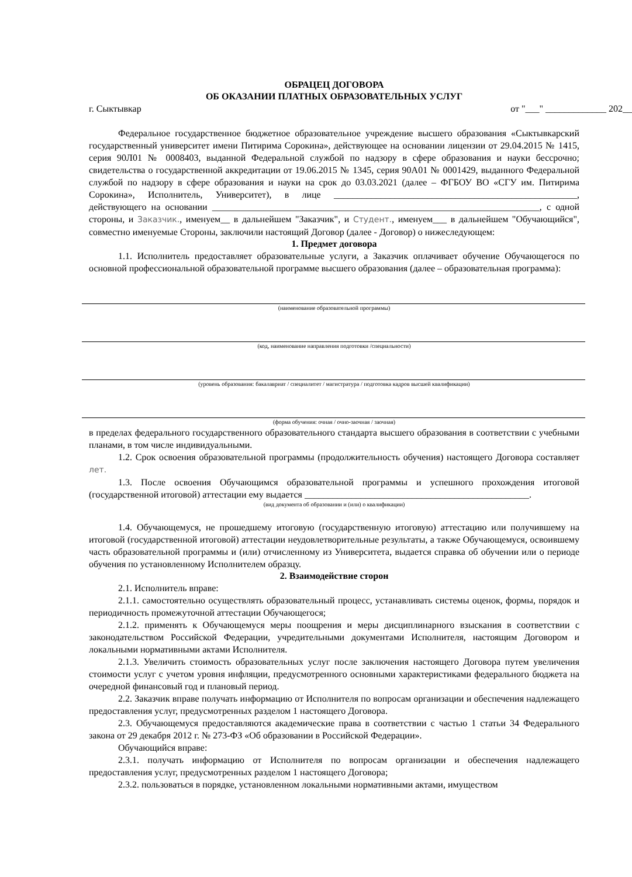ОБРАЦЕЦ ДОГОВОРА
ОБ ОКАЗАНИИ ПЛАТНЫХ ОБРАЗОВАТЕЛЬНЫХ УСЛУГ
г. Сыктывкар от "___" _____________ 202__
Федеральное государственное бюджетное образовательное учреждение высшего образования «Сыктывкарский государственный университет имени Питирима Сорокина», действующее на основании лицензии от 29.04.2015 № 1415, серия 90Л01 № 0008403, выданной Федеральной службой по надзору в сфере образования и науки бессрочно; свидетельства о государственной аккредитации от 19.06.2015 № 1345, серия 90А01 № 0001429, выданного Федеральной службой по надзору в сфере образования и науки на срок до 03.03.2021 (далее – ФГБОУ ВО «СГУ им. Питирима Сорокина», Исполнитель, Университет), в лице ____________________________________________________, действующего на основании ______________________________________________________________________, с одной стороны, и Заказчик., именуем__ в дальнейшем "Заказчик", и Студент., именуем___ в дальнейшем "Обучающийся", совместно именуемые Стороны, заключили настоящий Договор (далее - Договор) о нижеследующем:
1. Предмет договора
1.1. Исполнитель предоставляет образовательные услуги, а Заказчик оплачивает обучение Обучающегося по основной профессиональной образовательной программе высшего образования (далее – образовательная программа):
(наименование образовательной программы)
(код, наименование направления подготовки /специальности)
(уровень образования: бакалавриат / специалитет / магистратура / подготовка кадров высшей квалификации)
(форма обучения: очная / очно-заочная / заочная)
в пределах федерального государственного образовательного стандарта высшего образования в соответствии с учебными планами, в том числе индивидуальными.
1.2. Срок освоения образовательной программы (продолжительность обучения) настоящего Договора составляет лет.
1.3. После освоения Обучающимся образовательной программы и успешного прохождения итоговой (государственной итоговой) аттестации ему выдается ________________________________________________.
(вид документа об образовании и (или) о квалификации)
1.4. Обучающемуся, не прошедшему итоговую (государственную итоговую) аттестацию или получившему на итоговой (государственной итоговой) аттестации неудовлетворительные результаты, а также Обучающемуся, освоившему часть образовательной программы и (или) отчисленному из Университета, выдается справка об обучении или о периоде обучения по установленному Исполнителем образцу.
2. Взаимодействие сторон
2.1. Исполнитель вправе:
2.1.1. самостоятельно осуществлять образовательный процесс, устанавливать системы оценок, формы, порядок и периодичность промежуточной аттестации Обучающегося;
2.1.2. применять к Обучающемуся меры поощрения и меры дисциплинарного взыскания в соответствии с законодательством Российской Федерации, учредительными документами Исполнителя, настоящим Договором и локальными нормативными актами Исполнителя.
2.1.3. Увеличить стоимость образовательных услуг после заключения настоящего Договора путем увеличения стоимости услуг с учетом уровня инфляции, предусмотренного основными характеристиками федерального бюджета на очередной финансовый год и плановый период.
2.2. Заказчик вправе получать информацию от Исполнителя по вопросам организации и обеспечения надлежащего предоставления услуг, предусмотренных разделом 1 настоящего Договора.
2.3. Обучающемуся предоставляются академические права в соответствии с частью 1 статьи 34 Федерального закона от 29 декабря 2012 г. № 273-ФЗ «Об образовании в Российской Федерации».
Обучающийся вправе:
2.3.1. получать информацию от Исполнителя по вопросам организации и обеспечения надлежащего предоставления услуг, предусмотренных разделом 1 настоящего Договора;
2.3.2. пользоваться в порядке, установленном локальными нормативными актами, имуществом